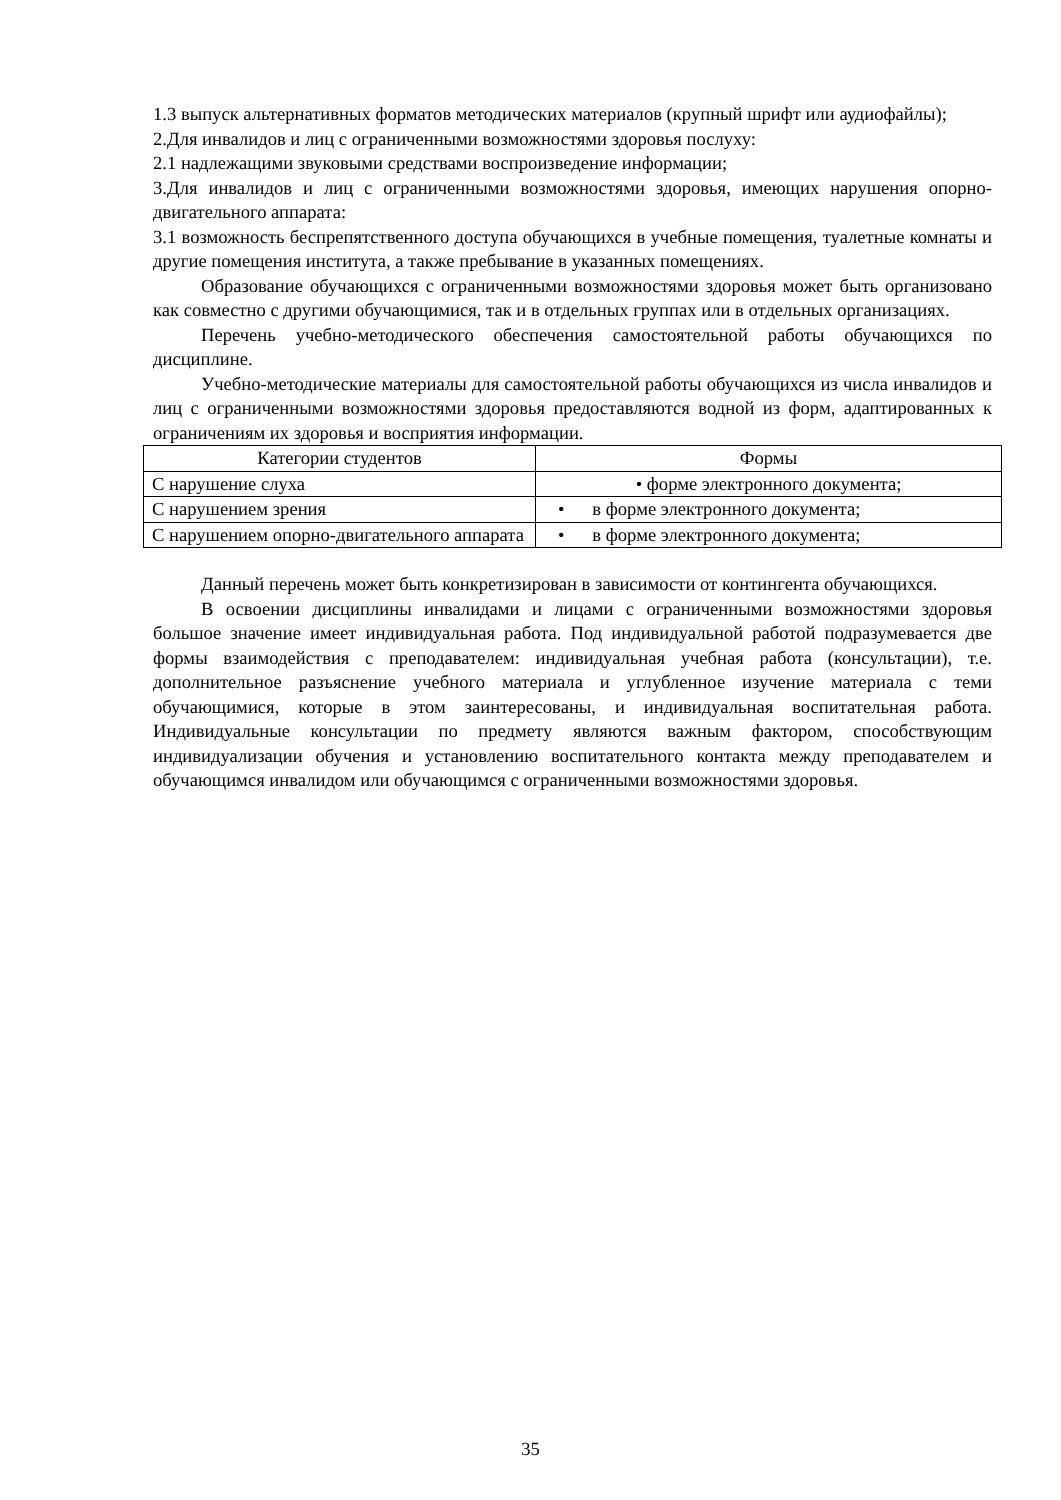1.3 выпуск альтернативных форматов методических материалов (крупный шрифт или аудиофайлы);
2.Для инвалидов и лиц с ограниченными возможностями здоровья послуху:
2.1 надлежащими звуковыми средствами воспроизведение информации;
3.Для инвалидов и лиц с ограниченными возможностями здоровья, имеющих нарушения опорно-двигательного аппарата:
3.1 возможность беспрепятственного доступа обучающихся в учебные помещения, туалетные комнаты и другие помещения института, а также пребывание в указанных помещениях.
Образование обучающихся с ограниченными возможностями здоровья может быть организовано как совместно с другими обучающимися, так и в отдельных группах или в отдельных организациях.
Перечень учебно-методического обеспечения самостоятельной работы обучающихся по дисциплине.
Учебно-методические материалы для самостоятельной работы обучающихся из числа инвалидов и лиц с ограниченными возможностями здоровья предоставляются водной из форм, адаптированных к ограничениям их здоровья и восприятия информации.
| Категории студентов | Формы |
| --- | --- |
| С нарушение слуха | • форме электронного документа; |
| С нарушением зрения | • в форме электронного документа; |
| С нарушением опорно-двигательного аппарата | • в форме электронного документа; |
Данный перечень может быть конкретизирован в зависимости от контингента обучающихся.
В освоении дисциплины инвалидами и лицами с ограниченными возможностями здоровья большое значение имеет индивидуальная работа. Под индивидуальной работой подразумевается две формы взаимодействия с преподавателем: индивидуальная учебная работа (консультации), т.е. дополнительное разъяснение учебного материала и углубленное изучение материала с теми обучающимися, которые в этом заинтересованы, и индивидуальная воспитательная работа. Индивидуальные консультации по предмету являются важным фактором, способствующим индивидуализации обучения и установлению воспитательного контакта между преподавателем и обучающимся инвалидом или обучающимся с ограниченными возможностями здоровья.
35